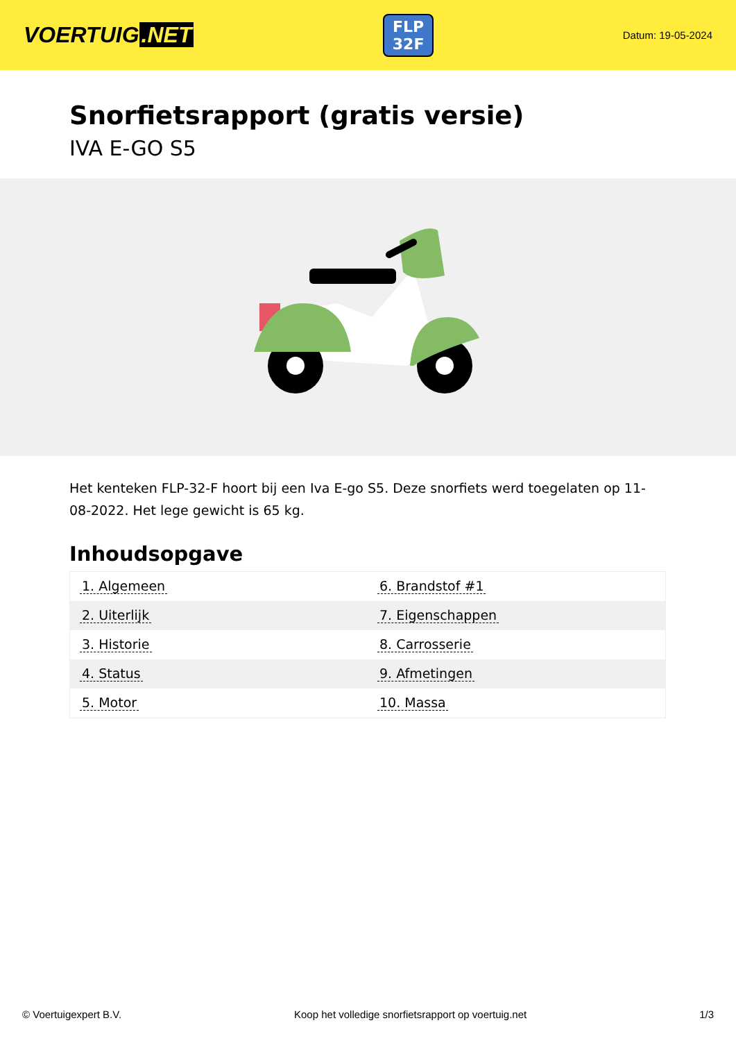VOERTUIG.NET
FLP
32F
Datum: 19-05-2024
Snorfietsrapport (gratis versie)
IVA E-GO S5
Het kenteken FLP-32-F hoort bij een Iva E-go S5. Deze snorfiets werd toegelaten op 11-08-2022. Het lege gewicht is 65 kg.
Inhoudsopgave
| 1. Algemeen | 6. Brandstof #1 |
| 2. Uiterlijk | 7. Eigenschappen |
| 3. Historie | 8. Carrosserie |
| 4. Status | 9. Afmetingen |
| 5. Motor | 10. Massa |
© Voertuigexpert B.V. Koop het volledige snorfietsrapport op voertuig.net
1/3